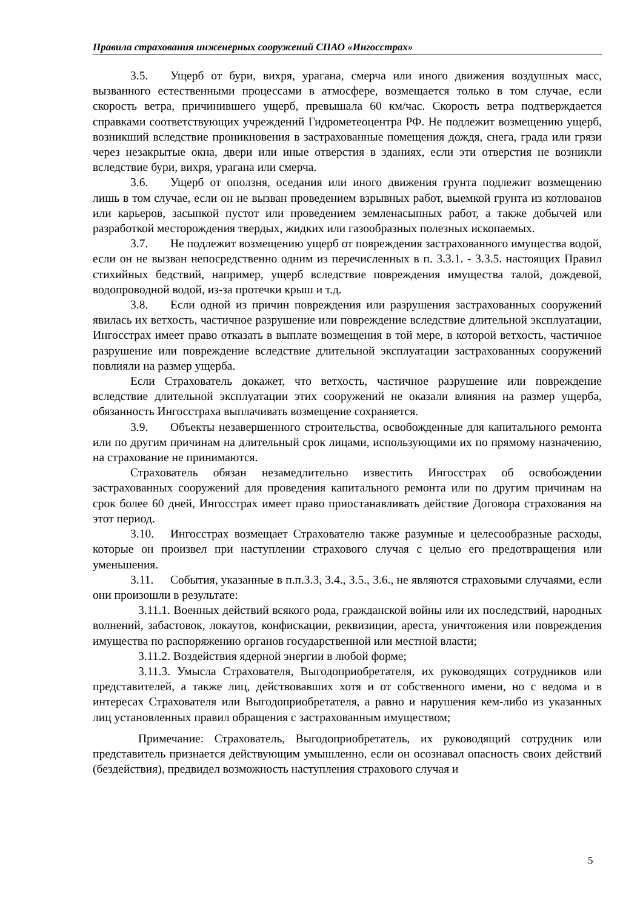Правила страхования инженерных сооружений СПАО «Ингосстрах»
3.5. Ущерб от бури, вихря, урагана, смерча или иного движения воздушных масс, вызванного естественными процессами в атмосфере, возмещается только в том случае, если скорость ветра, причинившего ущерб, превышала 60 км/час. Скорость ветра подтверждается справками соответствующих учреждений Гидрометеоцентра РФ. Не подлежит возмещению ущерб, возникший вследствие проникновения в застрахованные помещения дождя, снега, града или грязи через незакрытые окна, двери или иные отверстия в зданиях, если эти отверстия не возникли вследствие бури, вихря, урагана или смерча.
3.6. Ущерб от оползня, оседания или иного движения грунта подлежит возмещению лишь в том случае, если он не вызван проведением взрывных работ, выемкой грунта из котлованов или карьеров, засыпкой пустот или проведением земленасыпных работ, а также добычей или разработкой месторождения твердых, жидких или газообразных полезных ископаемых.
3.7. Не подлежит возмещению ущерб от повреждения застрахованного имущества водой, если он не вызван непосредственно одним из перечисленных в п. 3.3.1. - 3.3.5. настоящих Правил стихийных бедствий, например, ущерб вследствие повреждения имущества талой, дождевой, водопроводной водой, из-за протечки крыш и т.д.
3.8. Если одной из причин повреждения или разрушения застрахованных сооружений явилась их ветхость, частичное разрушение или повреждение вследствие длительной эксплуатации, Ингосстрах имеет право отказать в выплате возмещения в той мере, в которой ветхость, частичное разрушение или повреждение вследствие длительной эксплуатации застрахованных сооружений повлияли на размер ущерба.
Если Страхователь докажет, что ветхость, частичное разрушение или повреждение вследствие длительной эксплуатации этих сооружений не оказали влияния на размер ущерба, обязанность Ингосстраха выплачивать возмещение сохраняется.
3.9. Объекты незавершенного строительства, освобожденные для капитального ремонта или по другим причинам на длительный срок лицами, использующими их по прямому назначению, на страхование не принимаются.
Страхователь обязан незамедлительно известить Ингосстрах об освобождении застрахованных сооружений для проведения капитального ремонта или по другим причинам на срок более 60 дней, Ингосстрах имеет право приостанавливать действие Договора страхования на этот период.
3.10. Ингосстрах возмещает Страхователю также разумные и целесообразные расходы, которые он произвел при наступлении страхового случая с целью его предотвращения или уменьшения.
3.11. События, указанные в п.п.3.3, 3.4., 3.5., 3.6., не являются страховыми случаями, если они произошли в результате:
3.11.1. Военных действий всякого рода, гражданской войны или их последствий, народных волнений, забастовок, локаутов, конфискации, реквизиции, ареста, уничтожения или повреждения имущества по распоряжению органов государственной или местной власти;
3.11.2. Воздействия ядерной энергии в любой форме;
3.11.3. Умысла Страхователя, Выгодоприобретателя, их руководящих сотрудников или представителей, а также лиц, действовавших хотя и от собственного имени, но с ведома и в интересах Страхователя или Выгодоприобретателя, а равно и нарушения кем-либо из указанных лиц установленных правил обращения с застрахованным имуществом;
Примечание: Страхователь, Выгодоприобретатель, их руководящий сотрудник или представитель признается действующим умышленно, если он осознавал опасность своих действий (бездействия), предвидел возможность наступления страхового случая и
5